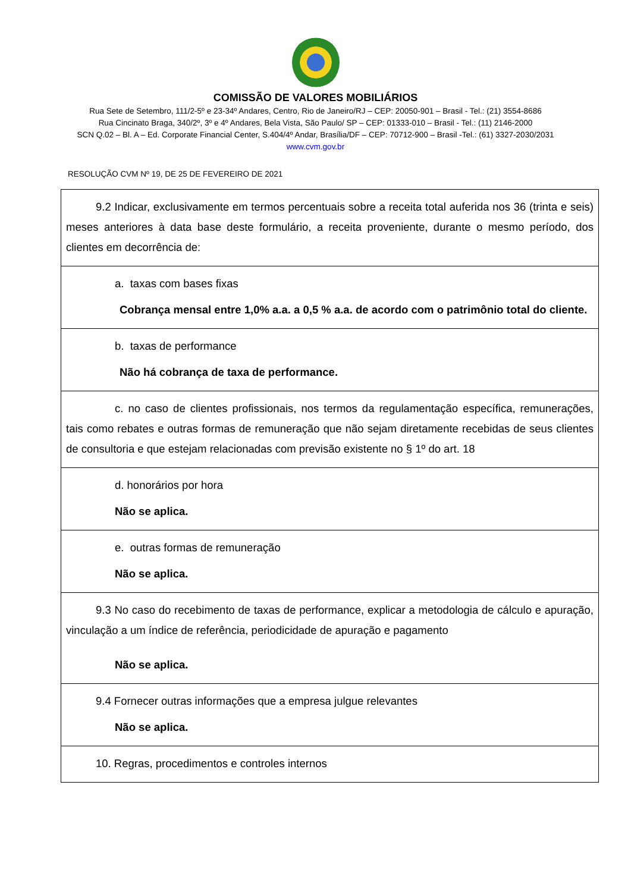COMISSÃO DE VALORES MOBILIÁRIOS
Rua Sete de Setembro, 111/2-5º e 23-34º Andares, Centro, Rio de Janeiro/RJ – CEP: 20050-901 – Brasil - Tel.: (21) 3554-8686
Rua Cincinato Braga, 340/2º, 3º e 4º Andares, Bela Vista, São Paulo/ SP – CEP: 01333-010 – Brasil - Tel.: (11) 2146-2000
SCN Q.02 – Bl. A – Ed. Corporate Financial Center, S.404/4º Andar, Brasília/DF – CEP: 70712-900 – Brasil -Tel.: (61) 3327-2030/2031
www.cvm.gov.br
RESOLUÇÃO CVM Nº 19, DE 25 DE FEVEREIRO DE 2021
| 9.2 Indicar, exclusivamente em termos percentuais sobre a receita total auferida nos 36 (trinta e seis) meses anteriores à data base deste formulário, a receita proveniente, durante o mesmo período, dos clientes em decorrência de: |
| a. taxas com bases fixas Cobrança mensal entre 1,0% a.a. a 0,5 % a.a. de acordo com o patrimônio total do cliente. |
| b. taxas de performance Não há cobrança de taxa de performance. |
| c. no caso de clientes profissionais, nos termos da regulamentação específica, remunerações, tais como rebates e outras formas de remuneração que não sejam diretamente recebidas de seus clientes de consultoria e que estejam relacionadas com previsão existente no § 1º do art. 18 |
| d. honorários por hora Não se aplica. |
| e. outras formas de remuneração Não se aplica. |
| 9.3 No caso do recebimento de taxas de performance, explicar a metodologia de cálculo e apuração, vinculação a um índice de referência, periodicidade de apuração e pagamento Não se aplica. |
| 9.4 Fornecer outras informações que a empresa julgue relevantes Não se aplica. |
| 10. Regras, procedimentos e controles internos |